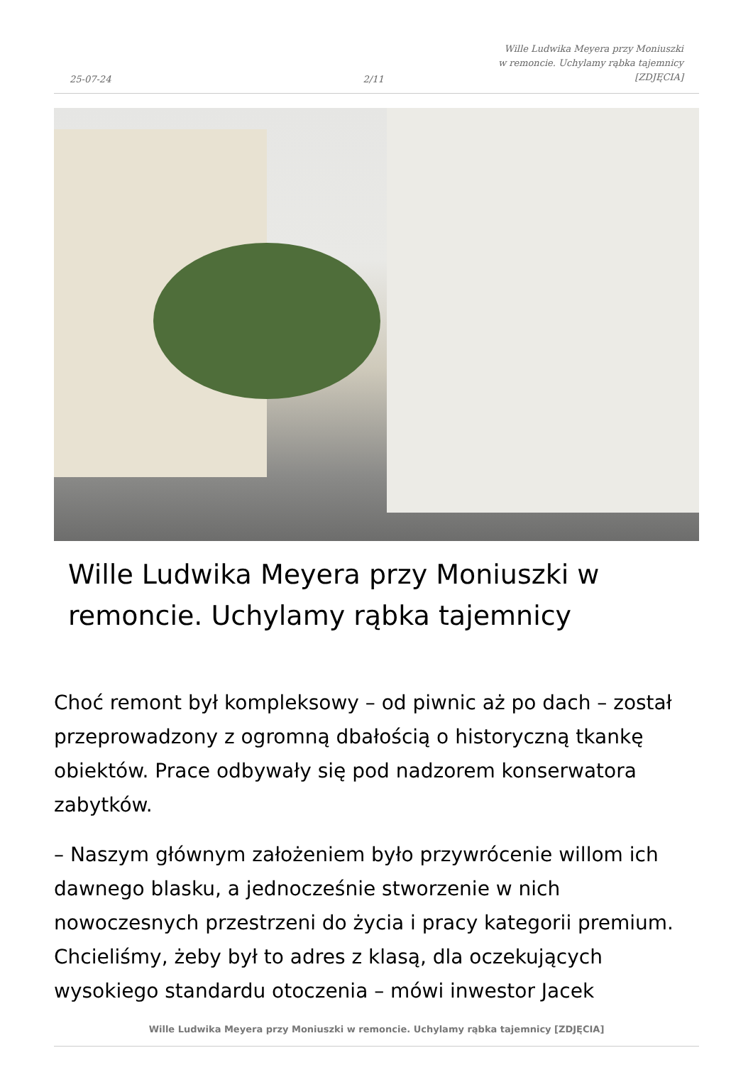25-07-24
2/11
Wille Ludwika Meyera przy Moniuszki
w remoncie. Uchylamy rąbka tajemnicy
[ZDJĘCIA]
Wille Ludwika Meyera przy Moniuszki w remoncie. Uchylamy rąbka tajemnicy
Choć remont był kompleksowy – od piwnic aż po dach – został przeprowadzony z ogromną dbałością o historyczną tkankę obiektów. Prace odbywały się pod nadzorem konserwatora zabytków.
– Naszym głównym założeniem było przywrócenie willom ich dawnego blasku, a jednocześnie stworzenie w nich nowoczesnych przestrzeni do życia i pracy kategorii premium. Chcieliśmy, żeby był to adres z klasą, dla oczekujących wysokiego standardu otoczenia – mówi inwestor Jacek
Wille Ludwika Meyera przy Moniuszki w remoncie. Uchylamy rąbka tajemnicy [ZDJĘCIA]